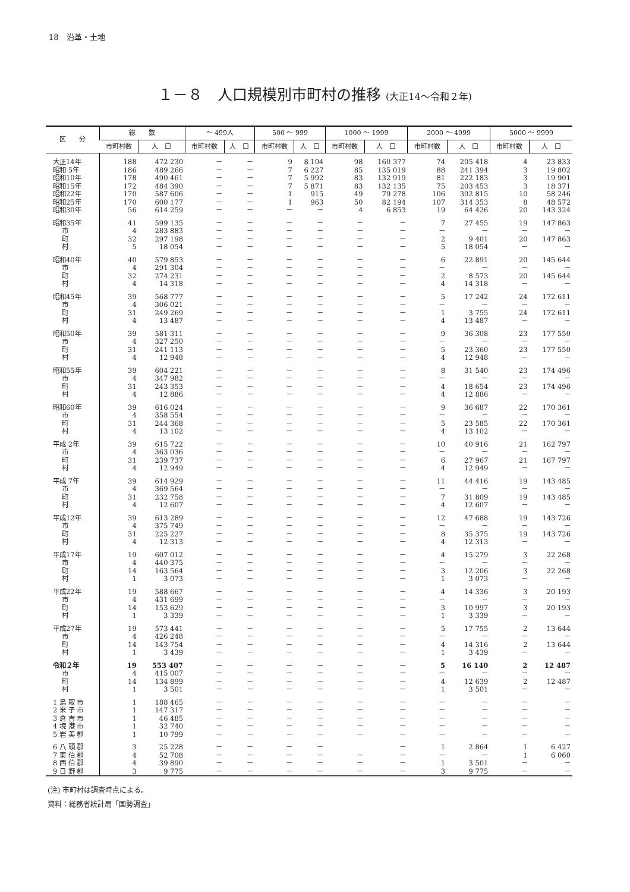18　沿革・土地
１－８　人口規模別市町村の推移 (大正14～令和２年)
| 区 分 | 総 数 | | ～ 499人 | | 500 ～ 999 | | 1000 ～ 1999 | | 2000 ～ 4999 | | 5000 ～ 9999 | |
| --- | --- | --- | --- | --- | --- | --- | --- | --- | --- | --- | --- | --- |
| | 市町村数 | 人 口 | 市町村数 | 人 口 | 市町村数 | 人 口 | 市町村数 | 人 口 | 市町村数 | 人 口 | 市町村数 | 人 口 |
| 大正14年 | 188 | 472 230 | － | － | 9 | 8 104 | 98 | 160 377 | 74 | 205 418 | 4 | 23 833 |
| 昭和 5年 | 186 | 489 266 | － | － | 7 | 6 227 | 85 | 135 019 | 88 | 241 394 | 3 | 19 802 |
| 昭和10年 | 178 | 490 461 | － | － | 7 | 5 992 | 83 | 132 919 | 81 | 222 183 | 3 | 19 901 |
| 昭和15年 | 172 | 484 390 | － | － | 7 | 5 871 | 83 | 132 135 | 75 | 203 453 | 3 | 18 371 |
| 昭和22年 | 170 | 587 606 | － | － | 1 | 915 | 49 | 79 278 | 106 | 302 815 | 10 | 58 246 |
| 昭和25年 | 170 | 600 177 | － | － | 1 | 963 | 50 | 82 194 | 107 | 314 353 | 8 | 48 572 |
| 昭和30年 | 56 | 614 259 | － | － | － | － | 4 | 6 853 | 19 | 64 426 | 20 | 143 324 |
| 昭和35年 | 41 | 599 135 | － | － | － | － | － | － | 7 | 27 455 | 19 | 147 863 |
| 市 | 4 | 283 883 | － | － | － | － | － | － | － | － | － | － |
| 町 | 32 | 297 198 | － | － | － | － | － | － | 2 | 9 401 | 20 | 147 863 |
| 村 | 5 | 18 054 | － | － | － | － | － | － | 5 | 18 054 | － | － |
| 昭和40年 | 40 | 579 853 | － | － | － | － | － | － | 6 | 22 891 | 20 | 145 644 |
| 市 | 4 | 291 304 | － | － | － | － | － | － | － | － | － | － |
| 町 | 32 | 274 231 | － | － | － | － | － | － | 2 | 8 573 | 20 | 145 644 |
| 村 | 4 | 14 318 | － | － | － | － | － | － | 4 | 14 318 | － | － |
| 昭和45年 | 39 | 568 777 | － | － | － | － | － | － | 5 | 17 242 | 24 | 172 611 |
| 市 | 4 | 306 021 | － | － | － | － | － | － | － | － | － | － |
| 町 | 31 | 249 269 | － | － | － | － | － | － | 1 | 3 755 | 24 | 172 611 |
| 村 | 4 | 13 487 | － | － | － | － | － | － | 4 | 13 487 | － | － |
| 昭和50年 | 39 | 581 311 | － | － | － | － | － | － | 9 | 36 308 | 23 | 177 550 |
| 市 | 4 | 327 250 | － | － | － | － | － | － | － | － | － | － |
| 町 | 31 | 241 113 | － | － | － | － | － | － | 5 | 23 360 | 23 | 177 550 |
| 村 | 4 | 12 948 | － | － | － | － | － | － | 4 | 12 948 | － | － |
| 昭和55年 | 39 | 604 221 | － | － | － | － | － | － | 8 | 31 540 | 23 | 174 496 |
| 市 | 4 | 347 982 | － | － | － | － | － | － | － | － | － | － |
| 町 | 31 | 243 353 | － | － | － | － | － | － | 4 | 18 654 | 23 | 174 496 |
| 村 | 4 | 12 886 | － | － | － | － | － | － | 4 | 12 886 | － | － |
| 昭和60年 | 39 | 616 024 | － | － | － | － | － | － | 9 | 36 687 | 22 | 170 361 |
| 市 | 4 | 358 554 | － | － | － | － | － | － | － | － | － | － |
| 町 | 31 | 244 368 | － | － | － | － | － | － | 5 | 23 585 | 22 | 170 361 |
| 村 | 4 | 13 102 | － | － | － | － | － | － | 4 | 13 102 | － | － |
| 平成 2年 | 39 | 615 722 | － | － | － | － | － | － | 10 | 40 916 | 21 | 162 797 |
| 市 | 4 | 363 036 | － | － | － | － | － | － | － | － | － | － |
| 町 | 31 | 239 737 | － | － | － | － | － | － | 6 | 27 967 | 21 | 167 797 |
| 村 | 4 | 12 949 | － | － | － | － | － | － | 4 | 12 949 | － | － |
| 平成 7年 | 39 | 614 929 | － | － | － | － | － | － | 11 | 44 416 | 19 | 143 485 |
| 市 | 4 | 369 564 | － | － | － | － | － | － | － | － | － | － |
| 町 | 31 | 232 758 | － | － | － | － | － | － | 7 | 31 809 | 19 | 143 485 |
| 村 | 4 | 12 607 | － | － | － | － | － | － | 4 | 12 607 | － | － |
| 平成12年 | 39 | 613 289 | － | － | － | － | － | － | 12 | 47 688 | 19 | 143 726 |
| 市 | 4 | 375 749 | － | － | － | － | － | － | － | － | － | － |
| 町 | 31 | 225 227 | － | － | － | － | － | － | 8 | 35 375 | 19 | 143 726 |
| 村 | 4 | 12 313 | － | － | － | － | － | － | 4 | 12 313 | － | － |
| 平成17年 | 19 | 607 012 | － | － | － | － | － | － | 4 | 15 279 | 3 | 22 268 |
| 市 | 4 | 440 375 | － | － | － | － | － | － | － | － | － | － |
| 町 | 14 | 163 564 | － | － | － | － | － | － | 3 | 12 206 | 3 | 22 268 |
| 村 | 1 | 3 073 | － | － | － | － | － | － | 1 | 3 073 | － | － |
| 平成22年 | 19 | 588 667 | － | － | － | － | － | － | 4 | 14 336 | 3 | 20 193 |
| 市 | 4 | 431 699 | － | － | － | － | － | － | － | － | － | － |
| 町 | 14 | 153 629 | － | － | － | － | － | － | 3 | 10 997 | 3 | 20 193 |
| 村 | 1 | 3 339 | － | － | － | － | － | － | 1 | 3 339 | － | － |
| 平成27年 | 19 | 573 441 | － | － | － | － | － | － | 5 | 17 755 | 2 | 13 644 |
| 市 | 4 | 426 248 | － | － | － | － | － | － | － | － | － | － |
| 町 | 14 | 143 754 | － | － | － | － | － | － | 4 | 14 316 | 2 | 13 644 |
| 村 | 1 | 3 439 | － | － | － | － | － | － | 1 | 3 439 | － | － |
| 令和２年 | 19 | 553 407 | － | － | － | － | － | － | 5 | 16 140 | 2 | 12 487 |
| 市 | 4 | 415 007 | － | － | － | － | － | － | － | － | － | － |
| 町 | 14 | 134 899 | － | － | － | － | － | － | 4 | 12 639 | 2 | 12 487 |
| 村 | 1 | 3 501 | － | － | － | － | － | － | 1 | 3 501 | － | － |
| 1 鳥 取 市 | 1 | 188 465 | － | － | － | － | － | － | － | － | － | － |
| 2 米 子 市 | 1 | 147 317 | － | － | － | － | － | － | － | － | － | － |
| 3 倉 吉 市 | 1 | 46 485 | － | － | － | － | － | － | － | － | － | － |
| 4 境 港 市 | 1 | 32 740 | － | － | － | － | － | － | － | － | － | － |
| 5 岩 美 郡 | 1 | 10 799 | － | － | － | － | － | － | － | － | － | － |
| 6 八 頭 郡 | 3 | 25 228 | － | － | － | － | | － | 1 | 2 864 | 1 | 6 427 |
| 7 東 伯 郡 | 4 | 52 708 | － | － | － | － | － | － | － | － | 1 | 6 060 |
| 8 西 伯 郡 | 4 | 39 890 | － | － | － | － | － | － | 1 | 3 501 | － | － |
| 9 日 野 郡 | 3 | 9 775 | － | － | － | － | － | － | 3 | 9 775 | － | － |
(注) 市町村は調査時点による。
資料：総務省統計局「国勢調査」